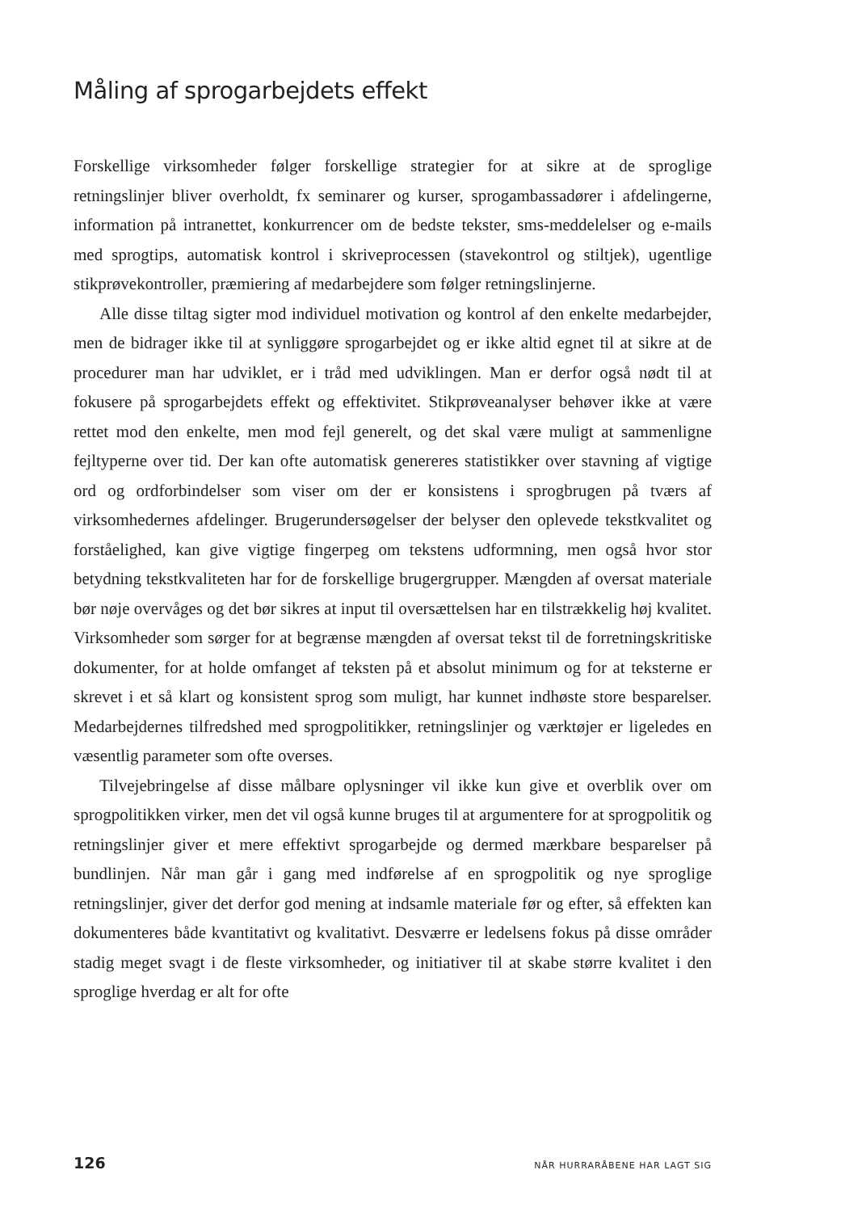Måling af sprogarbejdets effekt
Forskellige virksomheder følger forskellige strategier for at sikre at de sproglige retningslinjer bliver overholdt, fx seminarer og kurser, sprogambassadører i afdelingerne, information på intranettet, konkurrencer om de bedste tekster, sms-meddelelser og e-mails med sprogtips, automatisk kontrol i skriveprocessen (stavekontrol og stiltjek), ugentlige stikprøvekontroller, præmiering af medarbejdere som følger retningslinjerne.
Alle disse tiltag sigter mod individuel motivation og kontrol af den enkelte medarbejder, men de bidrager ikke til at synliggøre sprogarbejdet og er ikke altid egnet til at sikre at de procedurer man har udviklet, er i tråd med udviklingen. Man er derfor også nødt til at fokusere på sprogarbejdets effekt og effektivitet. Stikprøveanalyser behøver ikke at være rettet mod den enkelte, men mod fejl generelt, og det skal være muligt at sammenligne fejltyperne over tid. Der kan ofte automatisk genereres statistikker over stavning af vigtige ord og ordforbindelser som viser om der er konsistens i sprogbrugen på tværs af virksomhedernes afdelinger. Brugerundersøgelser der belyser den oplevede tekstkvalitet og forståelighed, kan give vigtige fingerpeg om tekstens udformning, men også hvor stor betydning tekstkvaliteten har for de forskellige brugergrupper. Mængden af oversat materiale bør nøje overvåges og det bør sikres at input til oversættelsen har en tilstrækkelig høj kvalitet. Virksomheder som sørger for at begrænse mængden af oversat tekst til de forretningskritiske dokumenter, for at holde omfanget af teksten på et absolut minimum og for at teksterne er skrevet i et så klart og konsistent sprog som muligt, har kunnet indhøste store besparelser. Medarbejdernes tilfredshed med sprogpolitikker, retningslinjer og værktøjer er ligeledes en væsentlig parameter som ofte overses.
Tilvejebringelse af disse målbare oplysninger vil ikke kun give et overblik over om sprogpolitikken virker, men det vil også kunne bruges til at argumentere for at sprogpolitik og retningslinjer giver et mere effektivt sprogarbejde og dermed mærkbare besparelser på bundlinjen. Når man går i gang med indførelse af en sprogpolitik og nye sproglige retningslinjer, giver det derfor god mening at indsamle materiale før og efter, så effekten kan dokumenteres både kvantitativt og kvalitativt. Desværre er ledelsens fokus på disse områder stadig meget svagt i de fleste virksomheder, og initiativer til at skabe større kvalitet i den sproglige hverdag er alt for ofte
126 NÅR HURRARÅBENE HAR LAGT SIG